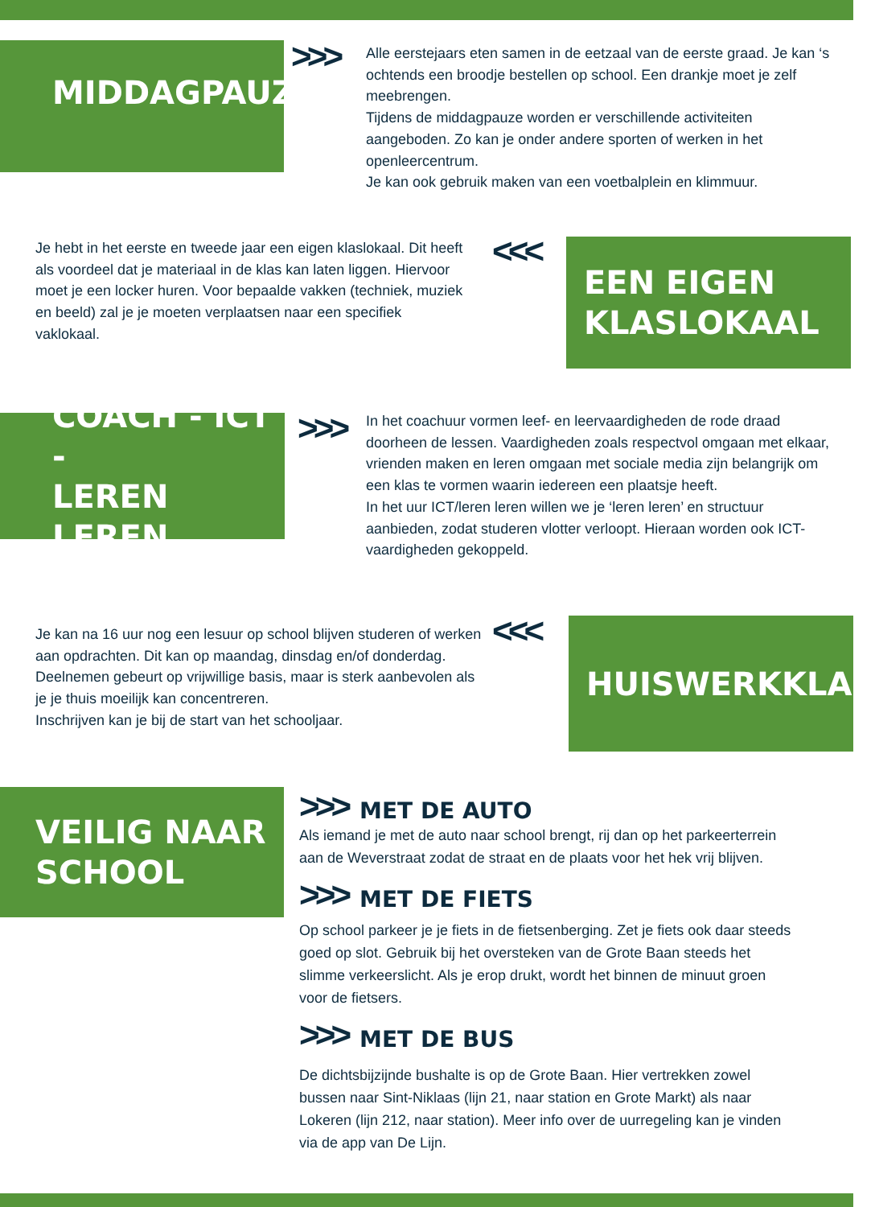MIDDAGPAUZE >>>
Alle eerstejaars eten samen in de eetzaal van de eerste graad. Je kan ‘s ochtends een broodje bestellen op school. Een drankje moet je zelf meebrengen.
Tijdens de middagpauze worden er verschillende activiteiten aangeboden. Zo kan je onder andere sporten of werken in het openleercentrum.
Je kan ook gebruik maken van een voetbalplein en klimmuur.
Je hebt in het eerste en tweede jaar een eigen klaslokaal. Dit heeft als voordeel dat je materiaal in de klas kan laten liggen. Hiervoor moet je een locker huren. Voor bepaalde vakken (techniek, muziek en beeld) zal je je moeten verplaatsen naar een specifiek vaklokaal.
<<<
EEN EIGEN
KLASLOKAAL
COACH - ICT -
LEREN LEREN
>>>
In het coachuur vormen leef- en leervaardigheden de rode draad doorheen de lessen. Vaardigheden zoals respectvol omgaan met elkaar, vrienden maken en leren omgaan met sociale media zijn belangrijk om een klas te vormen waarin iedereen een plaatsje heeft.
In het uur ICT/leren leren willen we je ‘leren leren’ en structuur aanbieden, zodat studeren vlotter verloopt. Hieraan worden ook ICT-vaardigheden gekoppeld.
Je kan na 16 uur nog een lesuur op school blijven studeren of werken aan opdrachten. Dit kan op maandag, dinsdag en/of donderdag.
Deelnemen gebeurt op vrijwillige basis, maar is sterk aanbevolen als je je thuis moeilijk kan concentreren.
Inschrijven kan je bij de start van het schooljaar.
<<< HUISWERKKLAS
VEILIG NAAR
SCHOOL
>>>
MET DE AUTO
Als iemand je met de auto naar school brengt, rij dan op het parkeerterrein aan de Weverstraat zodat de straat en de plaats voor het hek vrij blijven.
>>>
MET DE FIETS
Op school parkeer je je fiets in de fietsenberging. Zet je fiets ook daar steeds goed op slot. Gebruik bij het oversteken van de Grote Baan steeds het slimme verkeerslicht. Als je erop drukt, wordt het binnen de minuut groen voor de fietsers.
>>>
MET DE BUS
De dichtsbijzijnde bushalte is op de Grote Baan. Hier vertrekken zowel bussen naar Sint-Niklaas (lijn 21, naar station en Grote Markt) als naar Lokeren (lijn 212, naar station). Meer info over de uurregeling kan je vinden via de app van De Lijn.